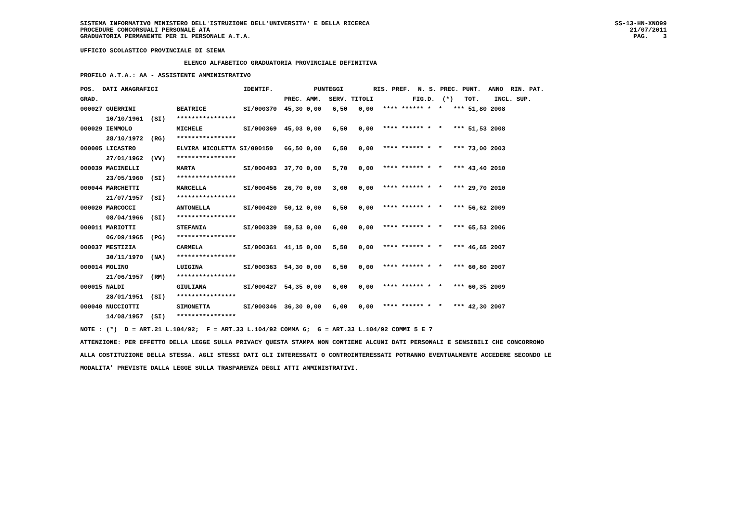SISTEMA INFORMATIVO MINISTERO DELL'ISTRUZIONE DELL'UNIVERSITA' E DELLA RICERCA
PROCEDURE CONCORSUALI PERSONALE ATA
GRADUATORIA PERMANENTE PER IL PERSONALE A.T.A.
SS-13-HN-XNO99
21/07/2011
PAG. 3
UFFICIO SCOLASTICO PROVINCIALE DI SIENA
ELENCO ALFABETICO GRADUATORIA PROVINCIALE DEFINITIVA
PROFILO A.T.A.: AA - ASSISTENTE AMMINISTRATIVO
| POS. DATI ANAGRAFICI | | IDENTIF. | PUNTEGGI | | | RIS. PREF. N. S. PREC. PUNT. ANNO RIN. PAT. | |
| --- | --- | --- | --- | --- | --- | --- | --- |
| GRAD. | | | PREC. | AMM. | SERV. | TITOLI | FIG.D. (*) TOT. INCL. SUP. |
| 000027 GUERRINI | BEATRICE | SI/000370 | 45,30 | 0,00 | 6,50 | 0,00 | **** ****** * * *** 51,80 2008 |
| 10/10/1961 (SI) | **************** | | | | | | |
| 000029 IEMMOLO | MICHELE | SI/000369 | 45,03 | 0,00 | 6,50 | 0,00 | **** ****** * * *** 51,53 2008 |
| 28/10/1972 (RG) | **************** | | | | | | |
| 000005 LICASTRO | ELVIRA NICOLETTA SI/000150 | | 66,50 | 0,00 | 6,50 | 0,00 | **** ****** * * *** 73,00 2003 |
| 27/01/1962 (VV) | **************** | | | | | | |
| 000039 MACINELLI | MARTA | SI/000493 | 37,70 | 0,00 | 5,70 | 0,00 | **** ****** * * *** 43,40 2010 |
| 23/05/1960 (SI) | **************** | | | | | | |
| 000044 MARCHETTI | MARCELLA | SI/000456 | 26,70 | 0,00 | 3,00 | 0,00 | **** ****** * * *** 29,70 2010 |
| 21/07/1957 (SI) | **************** | | | | | | |
| 000020 MARCOCCI | ANTONELLA | SI/000420 | 50,12 | 0,00 | 6,50 | 0,00 | **** ****** * * *** 56,62 2009 |
| 08/04/1966 (SI) | **************** | | | | | | |
| 000011 MARIOTTI | STEFANIA | SI/000339 | 59,53 | 0,00 | 6,00 | 0,00 | **** ****** * * *** 65,53 2006 |
| 06/09/1965 (PG) | **************** | | | | | | |
| 000037 MESTIZIA | CARMELA | SI/000361 | 41,15 | 0,00 | 5,50 | 0,00 | **** ****** * * *** 46,65 2007 |
| 30/11/1970 (NA) | **************** | | | | | | |
| 000014 MOLINO | LUIGINA | SI/000363 | 54,30 | 0,00 | 6,50 | 0,00 | **** ****** * * *** 60,80 2007 |
| 21/06/1957 (RM) | **************** | | | | | | |
| 000015 NALDI | GIULIANA | SI/000427 | 54,35 | 0,00 | 6,00 | 0,00 | **** ****** * * *** 60,35 2009 |
| 28/01/1951 (SI) | **************** | | | | | | |
| 000040 NUCCIOTTI | SIMONETTA | SI/000346 | 36,30 | 0,00 | 6,00 | 0,00 | **** ****** * * *** 42,30 2007 |
| 14/08/1957 (SI) | **************** | | | | | | |
NOTE : (*) D = ART.21 L.104/92; F = ART.33 L.104/92 COMMA 6; G = ART.33 L.104/92 COMMI 5 E 7
ATTENZIONE: PER EFFETTO DELLA LEGGE SULLA PRIVACY QUESTA STAMPA NON CONTIENE ALCUNI DATI PERSONALI E SENSIBILI CHE CONCORRONO
ALLA COSTITUZIONE DELLA STESSA. AGLI STESSI DATI GLI INTERESSATI O CONTROINTERESSATI POTRANNO EVENTUALMENTE ACCEDERE SECONDO LE
MODALITA' PREVISTE DALLA LEGGE SULLA TRASPARENZA DEGLI ATTI AMMINISTRATIVI.